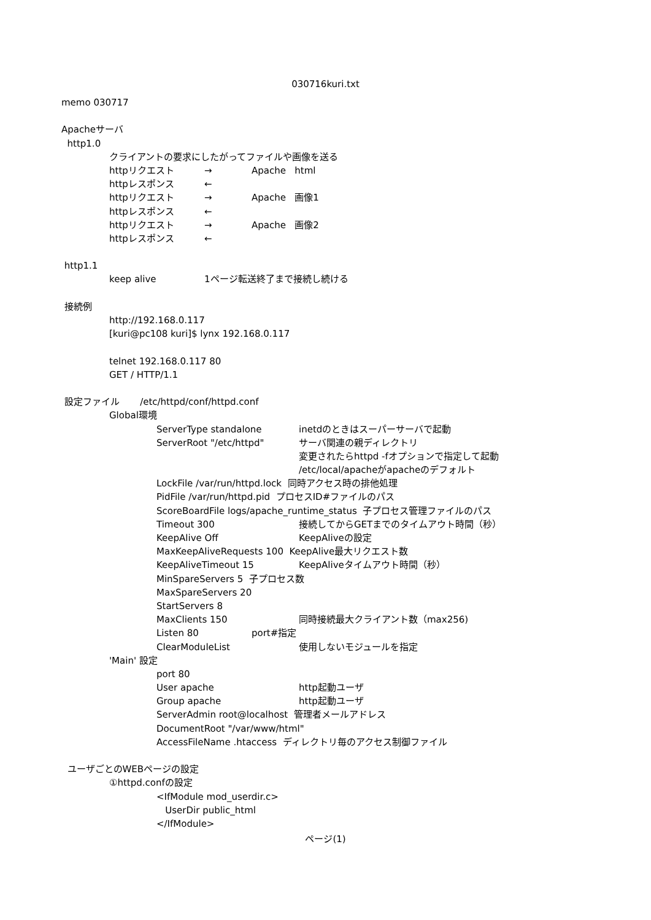030716kuri.txt
memo 030717
Apacheサーバ
http1.0
クライアントの要求にしたがってファイルや画像を送る
httpリクエスト → Apache html
httpレスポンス ←
httpリクエスト → Apache 画像1
httpレスポンス ←
httpリクエスト → Apache 画像2
httpレスポンス ←
http1.1
keep alive 1ページ転送終了まで接続し続ける
接続例
http://192.168.0.117
[kuri@pc108 kuri]$ lynx 192.168.0.117
telnet 192.168.0.117 80
GET / HTTP/1.1
設定ファイル /etc/httpd/conf/httpd.conf
Global環境
ServerType standalone inetdのときはスーパーサーバで起動
ServerRoot "/etc/httpd" サーバ関連の親ディレクトリ
変更されたらhttpd -fオプションで指定して起動
/etc/local/apacheがapacheのデフォルト
LockFile /var/run/httpd.lock 同時アクセス時の排他処理
PidFile /var/run/httpd.pid プロセスID#ファイルのパス
ScoreBoardFile logs/apache_runtime_status 子プロセス管理ファイルのパス
Timeout 300 接続してからGETまでのタイムアウト時間（秒）
KeepAlive Off KeepAliveの設定
MaxKeepAliveRequests 100 KeepAlive最大リクエスト数
KeepAliveTimeout 15 KeepAliveタイムアウト時間（秒）
MinSpareServers 5 子プロセス数
MaxSpareServers 20
StartServers 8
MaxClients 150 同時接続最大クライアント数（max256)
Listen 80 port#指定
ClearModuleList 使用しないモジュールを指定
'Main' 設定
port 80
User apache http起動ユーザ
Group apache http起動ユーザ
ServerAdmin root@localhost 管理者メールアドレス
DocumentRoot "/var/www/html"
AccessFileName .htaccess ディレクトリ毎のアクセス制御ファイル
ユーザごとのWEBページの設定
①httpd.confの設定
<IfModule mod_userdir.c>
UserDir public_html
</IfModule>
ページ(1)